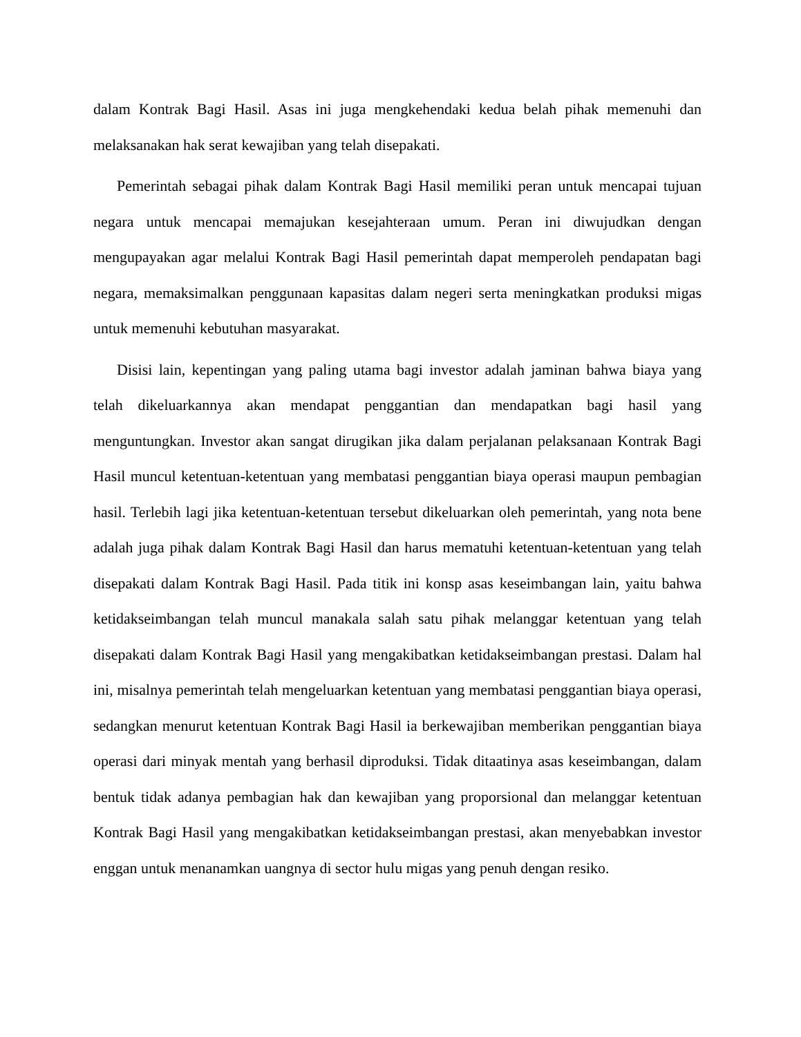dalam Kontrak Bagi Hasil. Asas ini juga mengkehendaki kedua belah pihak memenuhi dan melaksanakan hak serat kewajiban yang telah disepakati.
Pemerintah sebagai pihak dalam Kontrak Bagi Hasil memiliki peran untuk mencapai tujuan negara untuk mencapai memajukan kesejahteraan umum. Peran ini diwujudkan dengan mengupayakan agar melalui Kontrak Bagi Hasil pemerintah dapat memperoleh pendapatan bagi negara, memaksimalkan penggunaan kapasitas dalam negeri serta meningkatkan produksi migas untuk memenuhi kebutuhan masyarakat.
Disisi lain, kepentingan yang paling utama bagi investor adalah jaminan bahwa biaya yang telah dikeluarkannya akan mendapat penggantian dan mendapatkan bagi hasil yang menguntungkan. Investor akan sangat dirugikan jika dalam perjalanan pelaksanaan Kontrak Bagi Hasil muncul ketentuan-ketentuan yang membatasi penggantian biaya operasi maupun pembagian hasil. Terlebih lagi jika ketentuan-ketentuan tersebut dikeluarkan oleh pemerintah, yang nota bene adalah juga pihak dalam Kontrak Bagi Hasil dan harus mematuhi ketentuan-ketentuan yang telah disepakati dalam Kontrak Bagi Hasil. Pada titik ini konsp asas keseimbangan lain, yaitu bahwa ketidakseimbangan telah muncul manakala salah satu pihak melanggar ketentuan yang telah disepakati dalam Kontrak Bagi Hasil yang mengakibatkan ketidakseimbangan prestasi. Dalam hal ini, misalnya pemerintah telah mengeluarkan ketentuan yang membatasi penggantian biaya operasi, sedangkan menurut ketentuan Kontrak Bagi Hasil ia berkewajiban memberikan penggantian biaya operasi dari minyak mentah yang berhasil diproduksi. Tidak ditaatinya asas keseimbangan, dalam bentuk tidak adanya pembagian hak dan kewajiban yang proporsional dan melanggar ketentuan Kontrak Bagi Hasil yang mengakibatkan ketidakseimbangan prestasi, akan menyebabkan investor enggan untuk menanamkan uangnya di sector hulu migas yang penuh dengan resiko.